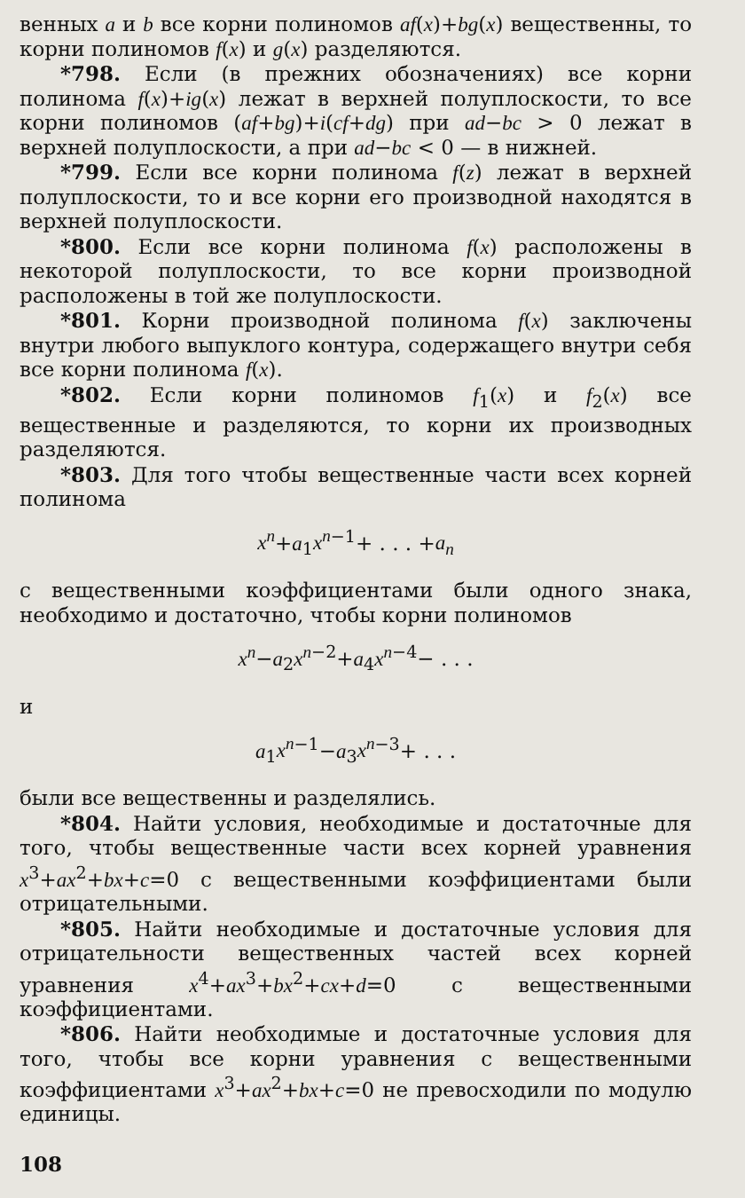венных a и b все корни полиномов af(x)+bg(x) вещественны, то корни полиномов f(x) и g(x) разделяются.
*798. Если (в прежних обозначениях) все корни полинома f(x)+ig(x) лежат в верхней полуплоскости, то все корни полиномов (af+bg)+i(cf+dg) при ad−bc > 0 лежат в верхней полуплоскости, а при ad−bc < 0 — в нижней.
*799. Если все корни полинома f(z) лежат в верхней полуплоскости, то и все корни его производной находятся в верхней полуплоскости.
*800. Если все корни полинома f(x) расположены в некоторой полуплоскости, то все корни производной расположены в той же полуплоскости.
*801. Корни производной полинома f(x) заключены внутри любого выпуклого контура, содержащего внутри себя все корни полинома f(x).
*802. Если корни полиномов f<sub>1</sub>(x) и f<sub>2</sub>(x) все вещественные и разделяются, то корни их производных разделяются.
*803. Для того чтобы вещественные части всех корней полинома
x<sup>n</sup>+a<sub>1</sub>x<sup>n</sup><sup>−1</sup>+ . . . +a<sub>n</sub>
с вещественными коэффициентами были одного знака, необходимо и достаточно, чтобы корни полиномов
x<sup>n</sup>−a<sub>2</sub>x<sup>n</sup><sup>−2</sup>+a<sub>4</sub>x<sup>n</sup><sup>−4</sup>− . . .
и
a<sub>1</sub>x<sup>n</sup><sup>−1</sup>−a<sub>3</sub>x<sup>n</sup><sup>−3</sup>+ . . .
были все вещественны и разделялись.
*804. Найти условия, необходимые и достаточные для того, чтобы вещественные части всех корней уравнения x<sup>3</sup>+ax<sup>2</sup>+bx+c=0 с вещественными коэффициентами были отрицательными.
*805. Найти необходимые и достаточные условия для отрицательности вещественных частей всех корней уравнения x<sup>4</sup>+ax<sup>3</sup>+bx<sup>2</sup>+cx+d=0 с вещественными коэффициентами.
*806. Найти необходимые и достаточные условия для того, чтобы все корни уравнения с вещественными коэффициентами x<sup>3</sup>+ax<sup>2</sup>+bx+c=0 не превосходили по модулю единицы.
108